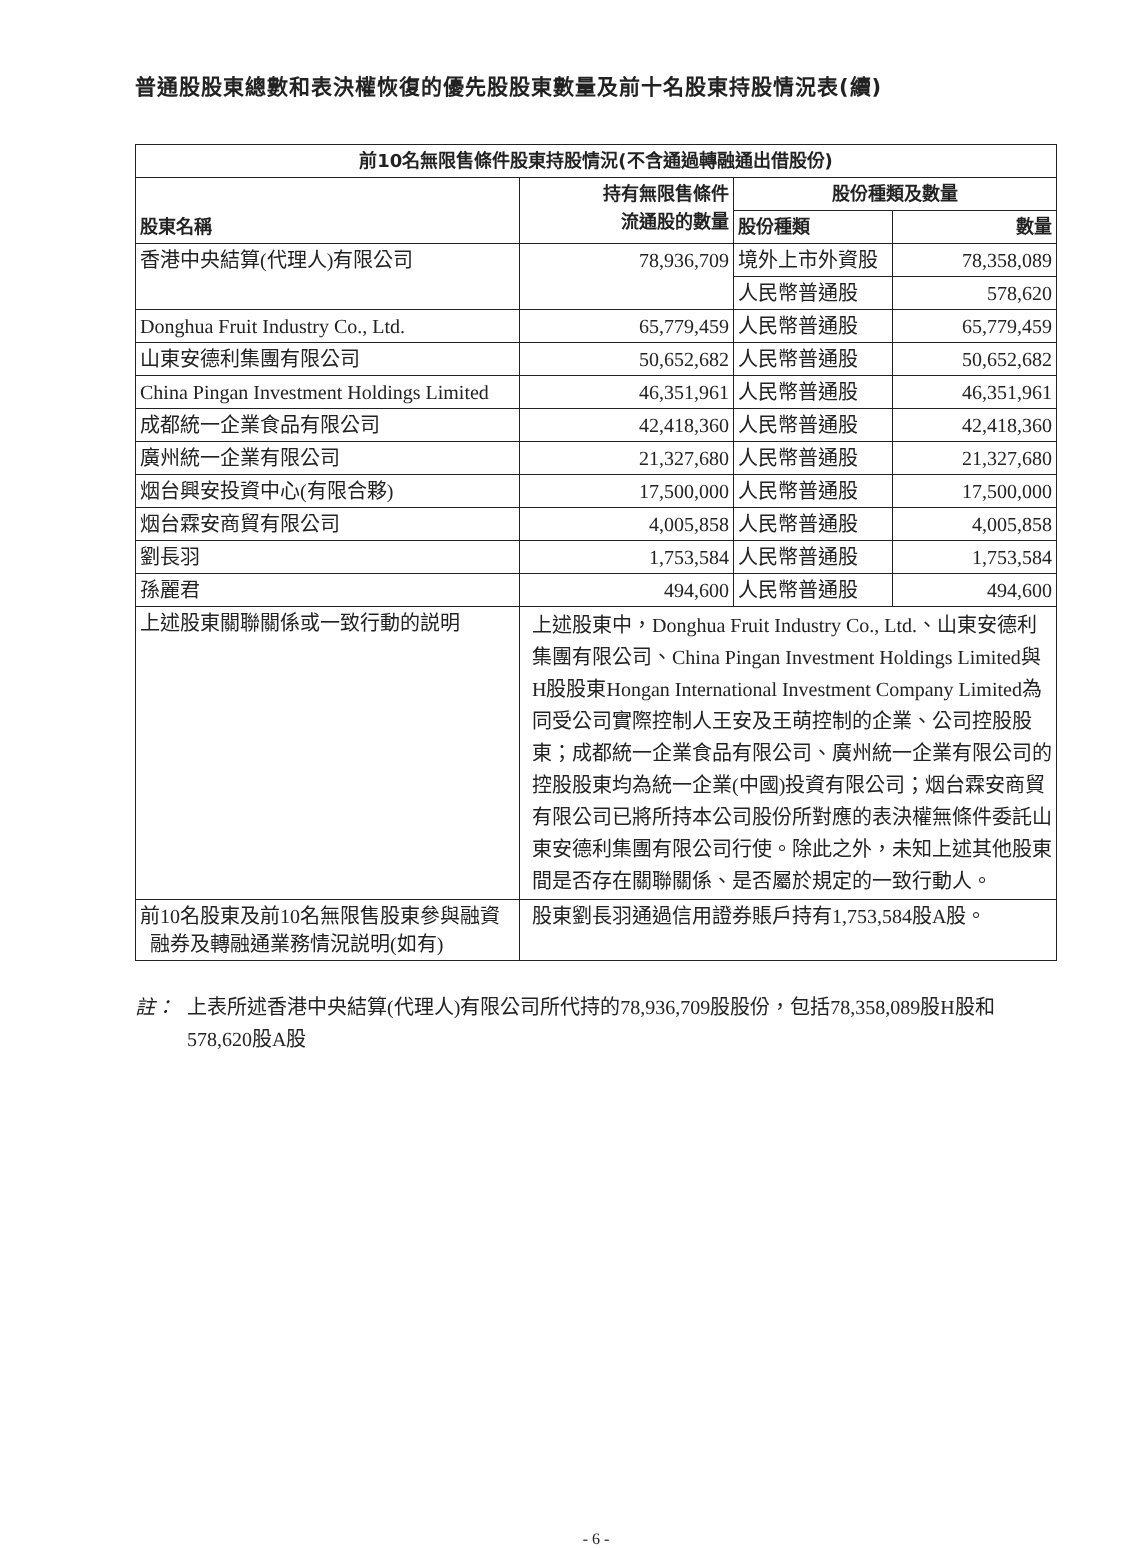普通股股東總數和表決權恢復的優先股股東數量及前十名股東持股情況表(續)
| 前10名無限售條件股東持股情況(不含通過轉融通出借股份) | | | |
| --- | --- | --- | --- |
| 股東名稱 | 持有無限售條件 流通股的數量 | 股份種類及數量 | |
| | | 股份種類 | 數量 |
| 香港中央結算(代理人)有限公司 | 78,936,709 | 境外上市外資股 | 78,358,089 |
| | | 人民幣普通股 | 578,620 |
| Donghua Fruit Industry Co., Ltd. | 65,779,459 | 人民幣普通股 | 65,779,459 |
| 山東安德利集團有限公司 | 50,652,682 | 人民幣普通股 | 50,652,682 |
| China Pingan Investment Holdings Limited | 46,351,961 | 人民幣普通股 | 46,351,961 |
| 成都統一企業食品有限公司 | 42,418,360 | 人民幣普通股 | 42,418,360 |
| 廣州統一企業有限公司 | 21,327,680 | 人民幣普通股 | 21,327,680 |
| 烟台興安投資中心(有限合夥) | 17,500,000 | 人民幣普通股 | 17,500,000 |
| 烟台霖安商貿有限公司 | 4,005,858 | 人民幣普通股 | 4,005,858 |
| 劉長羽 | 1,753,584 | 人民幣普通股 | 1,753,584 |
| 孫麗君 | 494,600 | 人民幣普通股 | 494,600 |
| 上述股東關聯關係或一致行動的説明 | 上述股東中，Donghua Fruit Industry Co., Ltd.、山東安德利集團有限公司、China Pingan Investment Holdings Limited與H股股東Hongan International Investment Company Limited為同受公司實際控制人王安及王萌控制的企業、公司控股股東；成都統一企業食品有限公司、廣州統一企業有限公司的控股股東均為統一企業(中國)投資有限公司；烟台霖安商貿有限公司已將所持本公司股份所對應的表決權無條件委託山東安德利集團有限公司行使。除此之外，未知上述其他股東間是否存在關聯關係、是否屬於規定的一致行動人。 | | |
| 前10名股東及前10名無限售股東參與融資 融券及轉融通業務情況説明(如有) | 股東劉長羽通過信用證券賬戶持有1,753,584股A股。 | | |
註： 上表所述香港中央結算(代理人)有限公司所代持的78,936,709股股份，包括78,358,089股H股和578,620股A股
- 6 -